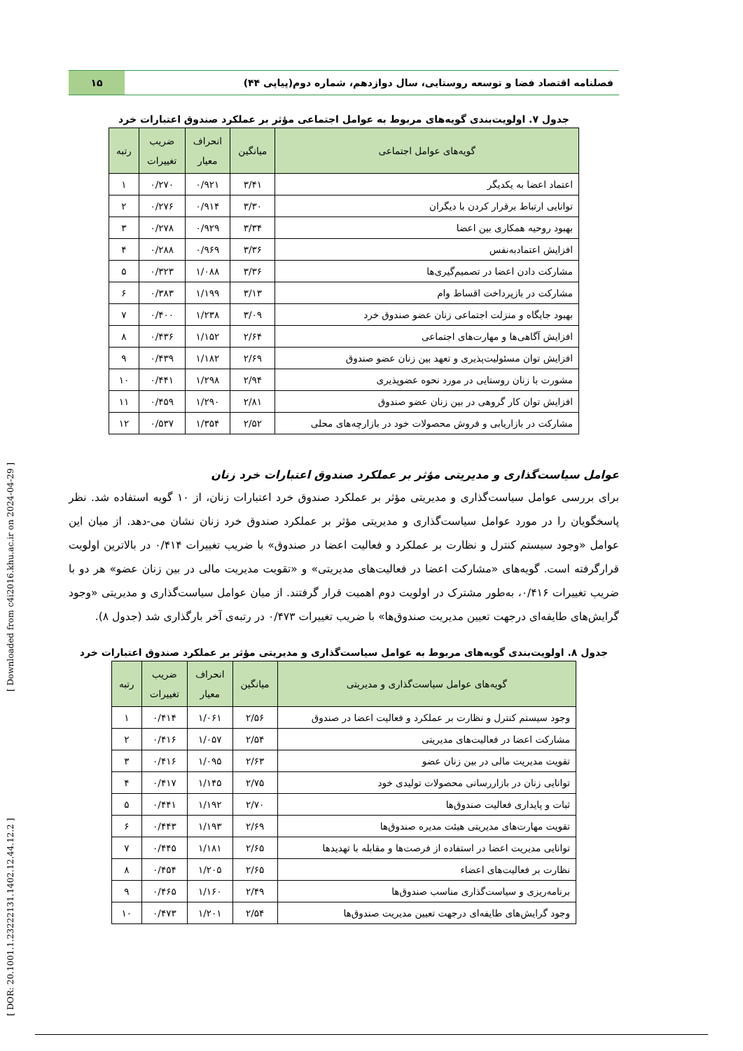[ DOR: 20.1001.1.23222131.1402.12.44.12.2 ] [ Downloaded from c4i2016.khu.ac.ir on 2024-04-29 ]
فصلنامه اقتصاد فضا و توسعه روستایی، سال دوازدهم، شماره دوم(پیاپی ۴۴)
۱۵
جدول ۷. اولویت‌بندی گویه‌های مربوط به عوامل اجتماعی مؤثر بر عملکرد صندوق اعتبارات خرد
| گویه‌های عوامل اجتماعی | میانگین | انحراف معیار | ضریب تغییرات | رتبه |
| --- | --- | --- | --- | --- |
| اعتماد اعضا به یکدیگر | ۳/۴۱ | ۰/۹۲۱ | ۰/۲۷۰ | ۱ |
| توانایی ارتباط برقرار کردن با دیگران | ۳/۳۰ | ۰/۹۱۴ | ۰/۲۷۶ | ۲ |
| بهبود روحیه همکاری بین اعضا | ۳/۳۴ | ۰/۹۲۹ | ۰/۲۷۸ | ۳ |
| افزایش اعتمادبه‌نفس | ۳/۳۶ | ۰/۹۶۹ | ۰/۲۸۸ | ۴ |
| مشارکت دادن اعضا در تصمیم‌گیری‌ها | ۳/۳۶ | ۱/۰۸۸ | ۰/۳۲۳ | ۵ |
| مشارکت در بازپرداخت اقساط وام | ۳/۱۳ | ۱/۱۹۹ | ۰/۳۸۳ | ۶ |
| بهبود جایگاه و منزلت اجتماعی زنان عضو صندوق خرد | ۳/۰۹ | ۱/۲۳۸ | ۰/۴۰۰ | ۷ |
| افزایش آگاهی‌ها و مهارت‌های اجتماعی | ۲/۶۴ | ۱/۱۵۲ | ۰/۴۳۶ | ۸ |
| افزایش توان مسئولیت‌پذیری و تعهد بین زنان عضو صندوق | ۲/۶۹ | ۱/۱۸۲ | ۰/۴۳۹ | ۹ |
| مشورت با زنان روستایی در مورد نحوه عضوپذیری | ۲/۹۴ | ۱/۲۹۸ | ۰/۴۴۱ | ۱۰ |
| افزایش توان کار گروهی در بین زنان عضو صندوق | ۲/۸۱ | ۱/۲۹۰ | ۰/۴۵۹ | ۱۱ |
| مشارکت در بازاریابی و فروش محصولات خود در بازارچه‌های محلی | ۲/۵۲ | ۱/۳۵۴ | ۰/۵۳۷ | ۱۲ |
عوامل سیاست‌گذاری و مدیریتی مؤثر بر عملکرد صندوق اعتبارات خرد زنان
برای بررسی عوامل سیاست‌گذاری و مدیریتی مؤثر بر عملکرد صندوق خرد اعتبارات زنان، از ۱۰ گویه استفاده شد. نظر پاسخگویان را در مورد عوامل سیاست‌گذاری و مدیریتی مؤثر بر عملکرد صندوق خرد زنان نشان می-دهد. از میان این عوامل «وجود سیستم کنترل و نظارت بر عملکرد و فعالیت اعضا در صندوق» با ضریب تغییرات ۰/۴۱۴ در بالاترین اولویت قرارگرفته است. گویه‌های «مشارکت اعضا در فعالیت‌های مدیریتی» و «تقویت مدیریت مالی در بین زنان عضو» هر دو با ضریب تغییرات ۰/۴۱۶، به‌طور مشترک در اولویت دوم اهمیت قرار گرفتند. از میان عوامل سیاست‌گذاری و مدیریتی «وجود گرایش‌های طایفه‌ای درجهت تعیین مدیریت صندوق‌ها» با ضریب تغییرات ۰/۴۷۳ در رتبه‌ی آخر بارگذاری شد (جدول ۸).
جدول ۸. اولویت‌بندی گویه‌های مربوط به عوامل سیاست‌گذاری و مدیریتی مؤثر بر عملکرد صندوق اعتبارات خرد
| گویه‌های عوامل سیاست‌گذاری و مدیریتی | میانگین | انحراف معیار | ضریب تغییرات | رتبه |
| --- | --- | --- | --- | --- |
| وجود سیستم کنترل و نظارت بر عملکرد و فعالیت اعضا در صندوق | ۲/۵۶ | ۱/۰۶۱ | ۰/۴۱۴ | ۱ |
| مشارکت اعضا در فعالیت‌های مدیریتی | ۲/۵۴ | ۱/۰۵۷ | ۰/۴۱۶ | ۲ |
| تقویت مدیریت مالی در بین زنان عضو | ۲/۶۳ | ۱/۰۹۵ | ۰/۴۱۶ | ۳ |
| توانایی زنان در بازاررسانی محصولات تولیدی خود | ۲/۷۵ | ۱/۱۴۵ | ۰/۴۱۷ | ۴ |
| ثبات و پایداری فعالیت صندوق‌ها | ۲/۷۰ | ۱/۱۹۲ | ۰/۴۴۱ | ۵ |
| تقویت مهارت‌های مدیریتی هیئت مدیره صندوق‌ها | ۲/۶۹ | ۱/۱۹۳ | ۰/۴۴۳ | ۶ |
| توانایی مدیریت اعضا در استفاده از فرصت‌ها و مقابله با تهدیدها | ۲/۶۵ | ۱/۱۸۱ | ۰/۴۴۵ | ۷ |
| نظارت بر فعالیت‌های اعضاء | ۲/۶۵ | ۱/۲۰۵ | ۰/۴۵۴ | ۸ |
| برنامه‌ریزی و سیاست‌گذاری مناسب صندوق‌ها | ۲/۴۹ | ۱/۱۶۰ | ۰/۴۶۵ | ۹ |
| وجود گرایش‌های طایفه‌ای درجهت تعیین مدیریت صندوق‌ها | ۲/۵۴ | ۱/۲۰۱ | ۰/۴۷۳ | ۱۰ |